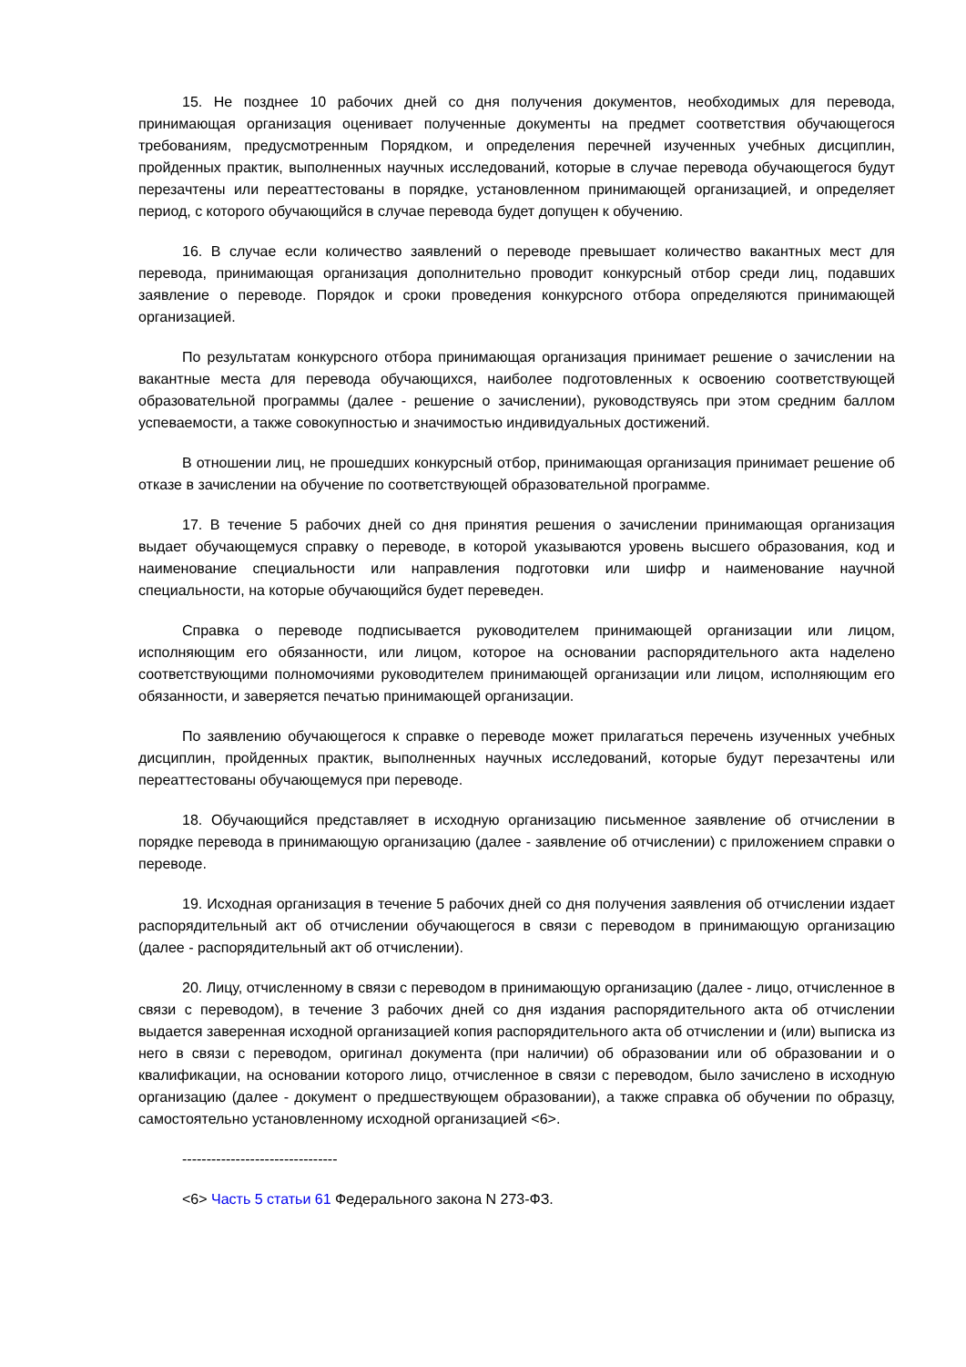15. Не позднее 10 рабочих дней со дня получения документов, необходимых для перевода, принимающая организация оценивает полученные документы на предмет соответствия обучающегося требованиям, предусмотренным Порядком, и определения перечней изученных учебных дисциплин, пройденных практик, выполненных научных исследований, которые в случае перевода обучающегося будут перезачтены или переаттестованы в порядке, установленном принимающей организацией, и определяет период, с которого обучающийся в случае перевода будет допущен к обучению.
16. В случае если количество заявлений о переводе превышает количество вакантных мест для перевода, принимающая организация дополнительно проводит конкурсный отбор среди лиц, подавших заявление о переводе. Порядок и сроки проведения конкурсного отбора определяются принимающей организацией.
По результатам конкурсного отбора принимающая организация принимает решение о зачислении на вакантные места для перевода обучающихся, наиболее подготовленных к освоению соответствующей образовательной программы (далее - решение о зачислении), руководствуясь при этом средним баллом успеваемости, а также совокупностью и значимостью индивидуальных достижений.
В отношении лиц, не прошедших конкурсный отбор, принимающая организация принимает решение об отказе в зачислении на обучение по соответствующей образовательной программе.
17. В течение 5 рабочих дней со дня принятия решения о зачислении принимающая организация выдает обучающемуся справку о переводе, в которой указываются уровень высшего образования, код и наименование специальности или направления подготовки или шифр и наименование научной специальности, на которые обучающийся будет переведен.
Справка о переводе подписывается руководителем принимающей организации или лицом, исполняющим его обязанности, или лицом, которое на основании распорядительного акта наделено соответствующими полномочиями руководителем принимающей организации или лицом, исполняющим его обязанности, и заверяется печатью принимающей организации.
По заявлению обучающегося к справке о переводе может прилагаться перечень изученных учебных дисциплин, пройденных практик, выполненных научных исследований, которые будут перезачтены или переаттестованы обучающемуся при переводе.
18. Обучающийся представляет в исходную организацию письменное заявление об отчислении в порядке перевода в принимающую организацию (далее - заявление об отчислении) с приложением справки о переводе.
19. Исходная организация в течение 5 рабочих дней со дня получения заявления об отчислении издает распорядительный акт об отчислении обучающегося в связи с переводом в принимающую организацию (далее - распорядительный акт об отчислении).
20. Лицу, отчисленному в связи с переводом в принимающую организацию (далее - лицо, отчисленное в связи с переводом), в течение 3 рабочих дней со дня издания распорядительного акта об отчислении выдается заверенная исходной организацией копия распорядительного акта об отчислении и (или) выписка из него в связи с переводом, оригинал документа (при наличии) об образовании или об образовании и о квалификации, на основании которого лицо, отчисленное в связи с переводом, было зачислено в исходную организацию (далее - документ о предшествующем образовании), а также справка об обучении по образцу, самостоятельно установленному исходной организацией <6>.
--------------------------------
<6> Часть 5 статьи 61 Федерального закона N 273-ФЗ.